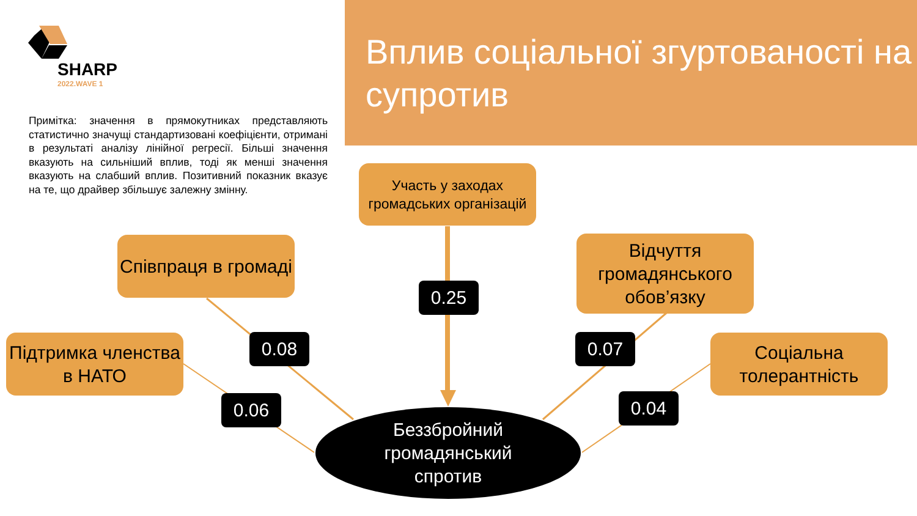Вплив соціальної згуртованості на супротив
SHARP
2022.WAVE 1
Примітка: значення в прямокутниках представляють статистично значущі стандартизовані коефіцієнти, отримані в результаті аналізу лінійної регресії. Більші значення вказують на сильніший вплив, тоді як менші значення вказують на слабший вплив. Позитивний показник вказує на те, що драйвер збільшує залежну змінну.
Участь у заходах громадських організацій
Співпраця в громаді
Відчуття громадянського обов’язку
Підтримка членства в НАТО
Соціальна толерантність
0.25
0.08 0.07
0.06 0.04
Беззбройний
громадянський
спротив